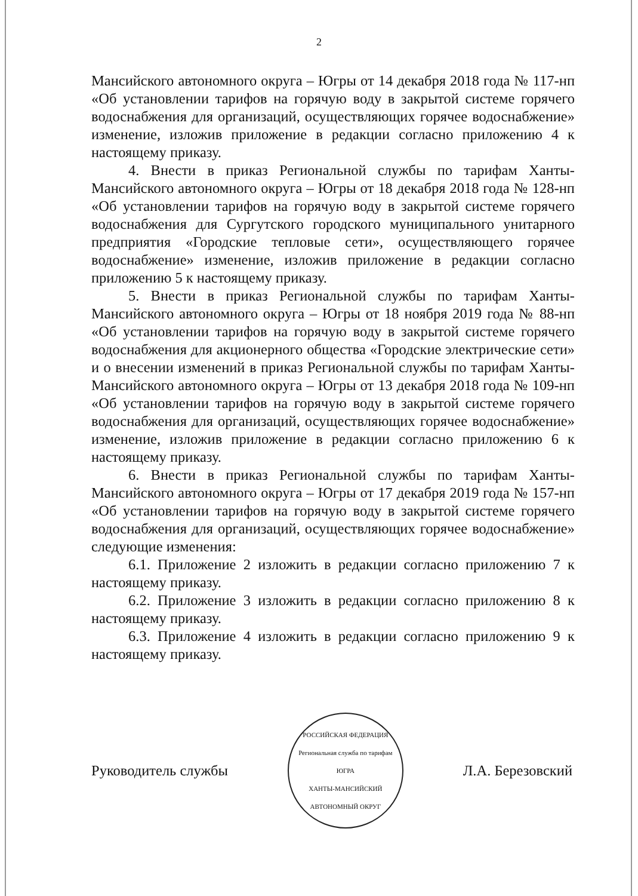2
Мансийского автономного округа – Югры от 14 декабря 2018 года № 117-нп «Об установлении тарифов на горячую воду в закрытой системе горячего водоснабжения для организаций, осуществляющих горячее водоснабжение» изменение, изложив приложение в редакции согласно приложению 4 к настоящему приказу.
4. Внести в приказ Региональной службы по тарифам Ханты-Мансийского автономного округа – Югры от 18 декабря 2018 года № 128-нп «Об установлении тарифов на горячую воду в закрытой системе горячего водоснабжения для Сургутского городского муниципального унитарного предприятия «Городские тепловые сети», осуществляющего горячее водоснабжение» изменение, изложив приложение в редакции согласно приложению 5 к настоящему приказу.
5. Внести в приказ Региональной службы по тарифам Ханты-Мансийского автономного округа – Югры от 18 ноября 2019 года № 88-нп «Об установлении тарифов на горячую воду в закрытой системе горячего водоснабжения для акционерного общества «Городские электрические сети» и о внесении изменений в приказ Региональной службы по тарифам Ханты-Мансийского автономного округа – Югры от 13 декабря 2018 года № 109-нп «Об установлении тарифов на горячую воду в закрытой системе горячего водоснабжения для организаций, осуществляющих горячее водоснабжение» изменение, изложив приложение в редакции согласно приложению 6 к настоящему приказу.
6. Внести в приказ Региональной службы по тарифам Ханты-Мансийского автономного округа – Югры от 17 декабря 2019 года № 157-нп «Об установлении тарифов на горячую воду в закрытой системе горячего водоснабжения для организаций, осуществляющих горячее водоснабжение» следующие изменения:
6.1. Приложение 2 изложить в редакции согласно приложению 7 к настоящему приказу.
6.2. Приложение 3 изложить в редакции согласно приложению 8 к настоящему приказу.
6.3. Приложение 4 изложить в редакции согласно приложению 9 к настоящему приказу.
Руководитель службы
РОССИЙСКАЯ ФЕДЕРАЦИЯ
Региональная служба по тарифам
ЮГРА
ХАНТЫ-МАНСИЙСКИЙ АВТОНОМНЫЙ ОКРУГ
Л.А. Березовский